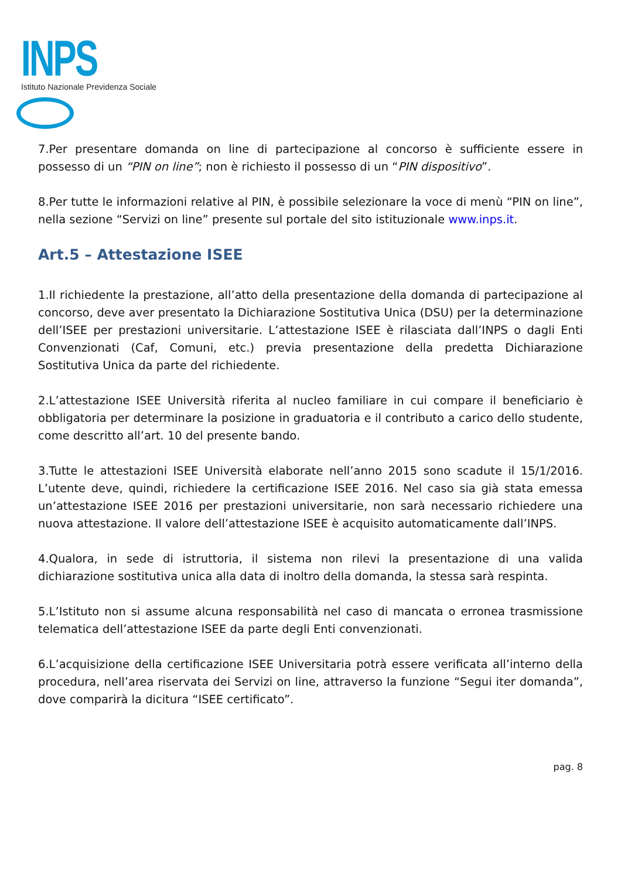INPS
Istituto Nazionale Previdenza Sociale
7.Per presentare domanda on line di partecipazione al concorso è sufficiente essere in possesso di un “PIN on line”; non è richiesto il possesso di un “PIN dispositivo”.
8.Per tutte le informazioni relative al PIN, è possibile selezionare la voce di menù “PIN on line”, nella sezione “Servizi on line” presente sul portale del sito istituzionale www.inps.it.
Art.5 – Attestazione ISEE
1.Il richiedente la prestazione, all’atto della presentazione della domanda di partecipazione al concorso, deve aver presentato la Dichiarazione Sostitutiva Unica (DSU) per la determinazione dell’ISEE per prestazioni universitarie. L’attestazione ISEE è rilasciata dall’INPS o dagli Enti Convenzionati (Caf, Comuni, etc.) previa presentazione della predetta Dichiarazione Sostitutiva Unica da parte del richiedente.
2.L’attestazione ISEE Università riferita al nucleo familiare in cui compare il beneficiario è obbligatoria per determinare la posizione in graduatoria e il contributo a carico dello studente, come descritto all’art. 10 del presente bando.
3.Tutte le attestazioni ISEE Università elaborate nell’anno 2015 sono scadute il 15/1/2016. L’utente deve, quindi, richiedere la certificazione ISEE 2016. Nel caso sia già stata emessa un’attestazione ISEE 2016 per prestazioni universitarie, non sarà necessario richiedere una nuova attestazione. Il valore dell’attestazione ISEE è acquisito automaticamente dall’INPS.
4.Qualora, in sede di istruttoria, il sistema non rilevi la presentazione di una valida dichiarazione sostitutiva unica alla data di inoltro della domanda, la stessa sarà respinta.
5.L’Istituto non si assume alcuna responsabilità nel caso di mancata o erronea trasmissione telematica dell’attestazione ISEE da parte degli Enti convenzionati.
6.L’acquisizione della certificazione ISEE Universitaria potrà essere verificata all’interno della procedura, nell’area riservata dei Servizi on line, attraverso la funzione “Segui iter domanda”, dove comparirà la dicitura “ISEE certificato”.
pag. 8